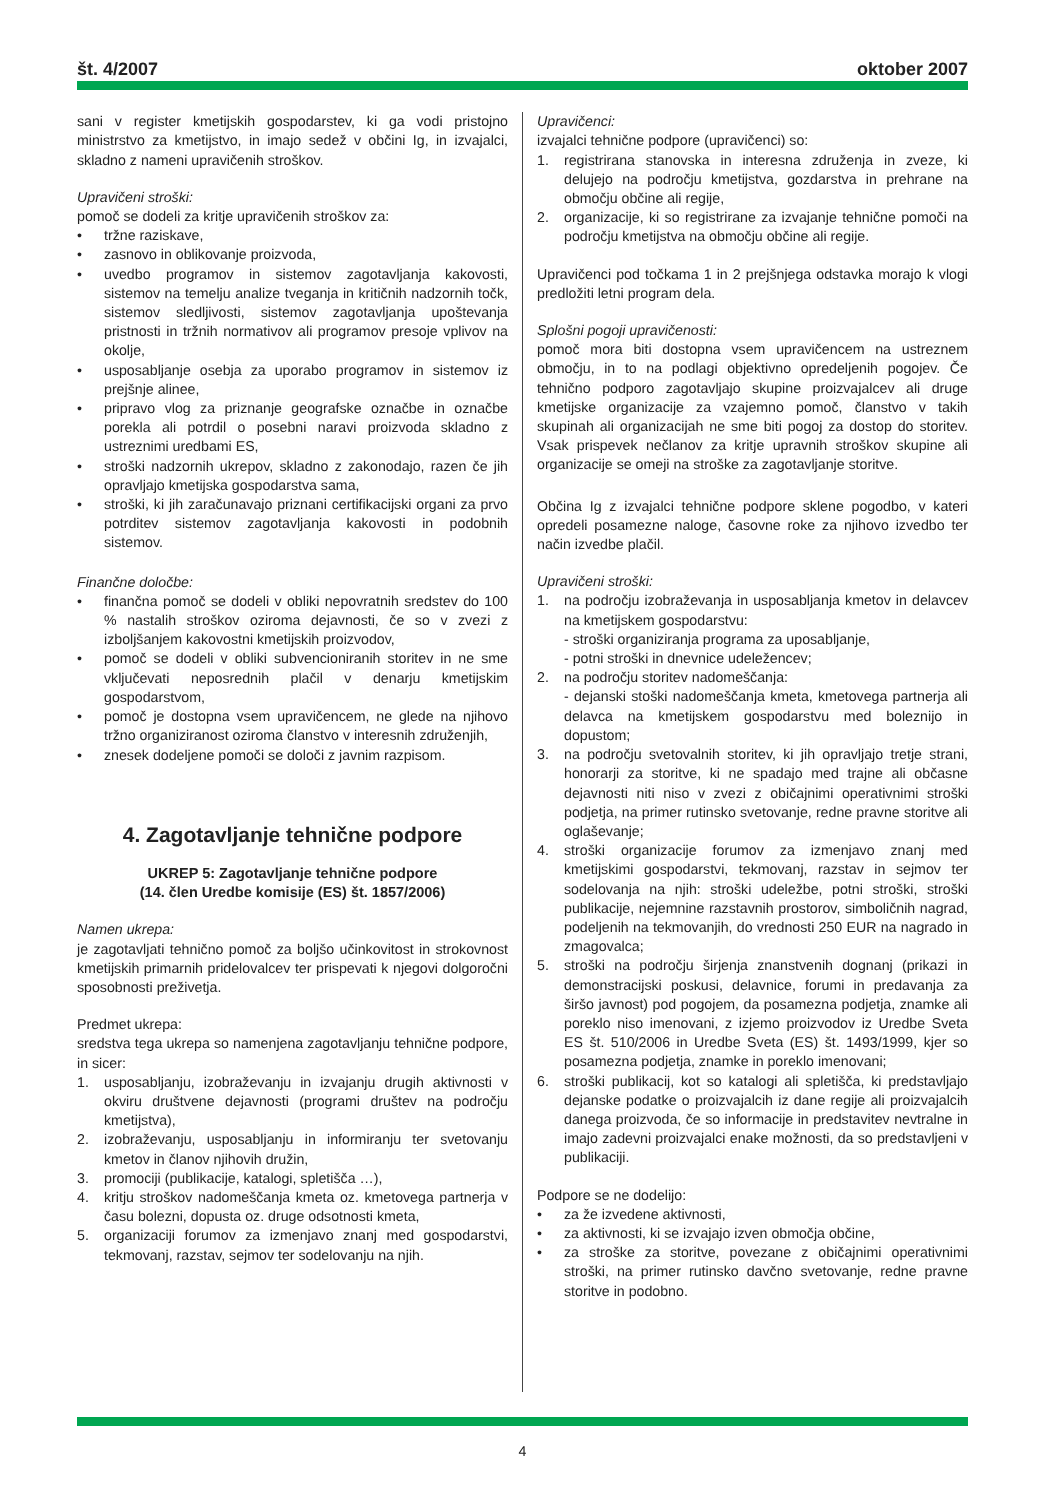št. 4/2007 oktober 2007
sani v register kmetijskih gospodarstev, ki ga vodi pristojno ministrstvo za kmetijstvo, in imajo sedež v občini Ig, in izvajalci, skladno z nameni upravičenih stroškov.
Upravičeni stroški:
pomoč se dodeli za kritje upravičenih stroškov za:
• tržne raziskave,
• zasnovo in oblikovanje proizvoda,
• uvedbo programov in sistemov zagotavljanja kakovosti, sistemov na temelju analize tveganja in kritičnih nadzornih točk, sistemov sledljivosti, sistemov zagotavljanja upoštevanja pristnosti in tržnih normativov ali programov presoje vplivov na okolje,
• usposabljanje osebja za uporabo programov in sistemov iz prejšnje alinee,
• pripravo vlog za priznanje geografske označbe in označbe porekla ali potrdil o posebni naravi proizvoda skladno z ustreznimi uredbami ES,
• stroški nadzornih ukrepov, skladno z zakonodajo, razen če jih opravljajo kmetijska gospodarstva sama,
• stroški, ki jih zaračunavajo priznani certifikacijski organi za prvo potrditev sistemov zagotavljanja kakovosti in podobnih sistemov.
Finančne določbe:
• finančna pomoč se dodeli v obliki nepovratnih sredstev do 100 % nastalih stroškov oziroma dejavnosti, če so v zvezi z izboljšanjem kakovostni kmetijskih proizvodov,
• pomoč se dodeli v obliki subvencioniranih storitev in ne sme vključevati neposrednih plačil v denarju kmetijskim gospodarstvom,
• pomoč je dostopna vsem upravičencem, ne glede na njihovo tržno organiziranost oziroma članstvo v interesnih združenjih,
• znesek dodeljene pomoči se določi z javnim razpisom.
4. Zagotavljanje tehnične podpore
UKREP 5: Zagotavljanje tehnične podpore
(14. člen Uredbe komisije (ES) št. 1857/2006)
Namen ukrepa:
je zagotavljati tehnično pomoč za boljšo učinkovitost in strokovnost kmetijskih primarnih pridelovalcev ter prispevati k njegovi dolgoročni sposobnosti preživetja.
Predmet ukrepa:
sredstva tega ukrepa so namenjena zagotavljanju tehnične podpore, in sicer:
1. usposabljanju, izobraževanju in izvajanju drugih aktivnosti v okviru društvene dejavnosti (programi društev na področju kmetijstva),
2. izobraževanju, usposabljanju in informiranju ter svetovanju kmetov in članov njihovih družin,
3. promociji (publikacije, katalogi, spletišča …),
4. kritju stroškov nadomeščanja kmeta oz. kmetovega partnerja v času bolezni, dopusta oz. druge odsotnosti kmeta,
5. organizaciji forumov za izmenjavo znanj med gospodarstvi, tekmovanj, razstav, sejmov ter sodelovanju na njih.
Upravičenci:
izvajalci tehnične podpore (upravičenci) so:
1. registrirana stanovska in interesna združenja in zveze, ki delujejo na področju kmetijstva, gozdarstva in prehrane na območju občine ali regije,
2. organizacije, ki so registrirane za izvajanje tehnične pomoči na področju kmetijstva na območju občine ali regije.
Upravičenci pod točkama 1 in 2 prejšnjega odstavka morajo k vlogi predložiti letni program dela.
Splošni pogoji upravičenosti:
pomoč mora biti dostopna vsem upravičencem na ustreznem območju, in to na podlagi objektivno opredeljenih pogojev. Če tehnično podporo zagotavljajo skupine proizvajalcev ali druge kmetijske organizacije za vzajemno pomoč, članstvo v takih skupinah ali organizacijah ne sme biti pogoj za dostop do storitev. Vsak prispevek nečlanov za kritje upravnih stroškov skupine ali organizacije se omeji na stroške za zagotavljanje storitve.
Občina Ig z izvajalci tehnične podpore sklene pogodbo, v kateri opredeli posamezne naloge, časovne roke za njihovo izvedbo ter način izvedbe plačil.
Upravičeni stroški:
1. na področju izobraževanja in usposabljanja kmetov in delavcev na kmetijskem gospodarstvu:
- stroški organiziranja programa za uposabljanje,
- potni stroški in dnevnice udeležencev;
2. na področju storitev nadomeščanja:
- dejanski stoški nadomeščanja kmeta, kmetovega partnerja ali delavca na kmetijskem gospodarstvu med boleznijo in dopustom;
3. na področju svetovalnih storitev, ki jih opravljajo tretje strani, honorarji za storitve, ki ne spadajo med trajne ali občasne dejavnosti niti niso v zvezi z običajnimi operativnimi stroški podjetja, na primer rutinsko svetovanje, redne pravne storitve ali oglaševanje;
4. stroški organizacije forumov za izmenjavo znanj med kmetijskimi gospodarstvi, tekmovanj, razstav in sejmov ter sodelovanja na njih: stroški udeležbe, potni stroški, stroški publikacije, nejemnine razstavnih prostorov, simboličnih nagrad, podeljenih na tekmovanjih, do vrednosti 250 EUR na nagrado in zmagovalca;
5. stroški na področju širjenja znanstvenih dognanj (prikazi in demonstracijski poskusi, delavnice, forumi in predavanja za širšo javnost) pod pogojem, da posamezna podjetja, znamke ali poreklo niso imenovani, z izjemo proizvodov iz Uredbe Sveta ES št. 510/2006 in Uredbe Sveta (ES) št. 1493/1999, kjer so posamezna podjetja, znamke in poreklo imenovani;
6. stroški publikacij, kot so katalogi ali spletišča, ki predstavljajo dejanske podatke o proizvajalcih iz dane regije ali proizvajalcih danega proizvoda, če so informacije in predstavitev nevtralne in imajo zadevni proizvajalci enake možnosti, da so predstavljeni v publikaciji.
Podpore se ne dodelijo:
• za že izvedene aktivnosti,
• za aktivnosti, ki se izvajajo izven območja občine,
• za stroške za storitve, povezane z običajnimi operativnimi stroški, na primer rutinsko davčno svetovanje, redne pravne storitve in podobno.
4